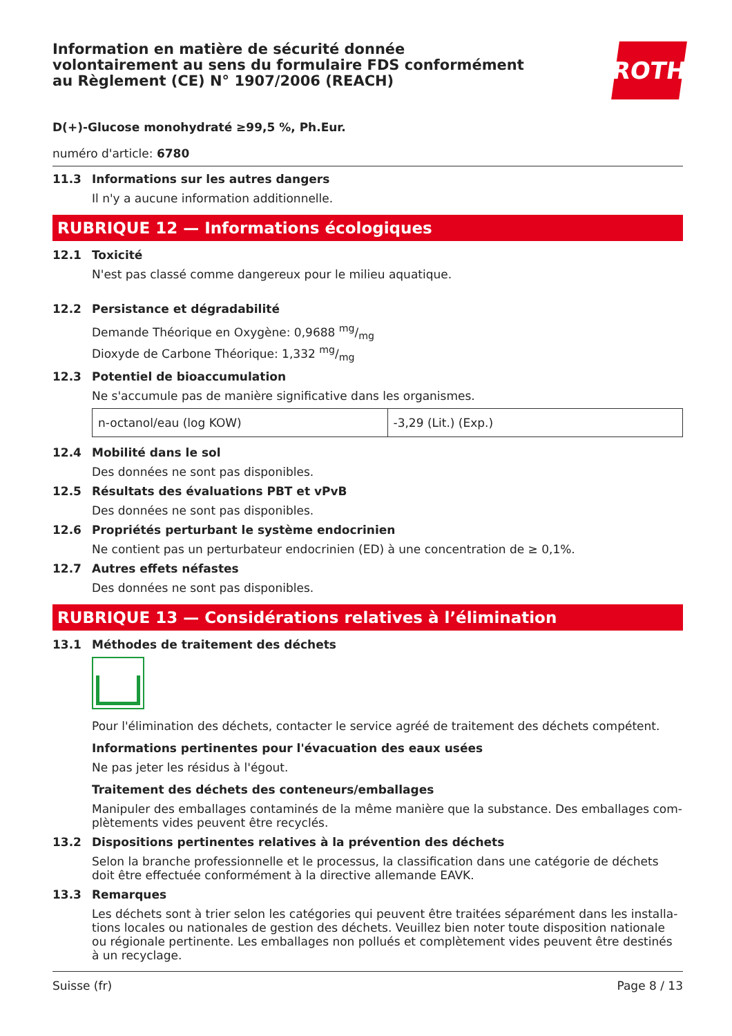Information en matière de sécurité donnée
volontairement au sens du formulaire FDS conformément
au Règlement (CE) N° 1907/2006 (REACH)
ROTH
D(+)-Glucose monohydraté ≥99,5 %, Ph.Eur.
numéro d'article: 6780
11.3 Informations sur les autres dangers
Il n'y a aucune information additionnelle.
RUBRIQUE 12 — Informations écologiques
12.1 Toxicité
N'est pas classé comme dangereux pour le milieu aquatique.
12.2 Persistance et dégradabilité
Demande Théorique en Oxygène: 0,9688 mg/mg
Dioxyde de Carbone Théorique: 1,332 mg/mg
12.3 Potentiel de bioaccumulation
Ne s'accumule pas de manière significative dans les organismes.
| n-octanol/eau (log KOW) | -3,29 (Lit.) (Exp.) |
12.4 Mobilité dans le sol
Des données ne sont pas disponibles.
12.5 Résultats des évaluations PBT et vPvB
Des données ne sont pas disponibles.
12.6 Propriétés perturbant le système endocrinien
Ne contient pas un perturbateur endocrinien (ED) à une concentration de ≥ 0,1%.
12.7 Autres effets néfastes
Des données ne sont pas disponibles.
RUBRIQUE 13 — Considérations relatives à l’élimination
13.1 Méthodes de traitement des déchets
Pour l'élimination des déchets, contacter le service agréé de traitement des déchets compétent.
Informations pertinentes pour l'évacuation des eaux usées
Ne pas jeter les résidus à l'égout.
Traitement des déchets des conteneurs/emballages
Manipuler des emballages contaminés de la même manière que la substance. Des emballages com-plètements vides peuvent être recyclés.
13.2 Dispositions pertinentes relatives à la prévention des déchets
Selon la branche professionnelle et le processus, la classification dans une catégorie de déchets doit être effectuée conformément à la directive allemande EAVK.
13.3 Remarques
Les déchets sont à trier selon les catégories qui peuvent être traitées séparément dans les installa-tions locales ou nationales de gestion des déchets. Veuillez bien noter toute disposition nationale ou régionale pertinente. Les emballages non pollués et complètement vides peuvent être destinés à un recyclage.
Suisse (fr) Page 8 / 13